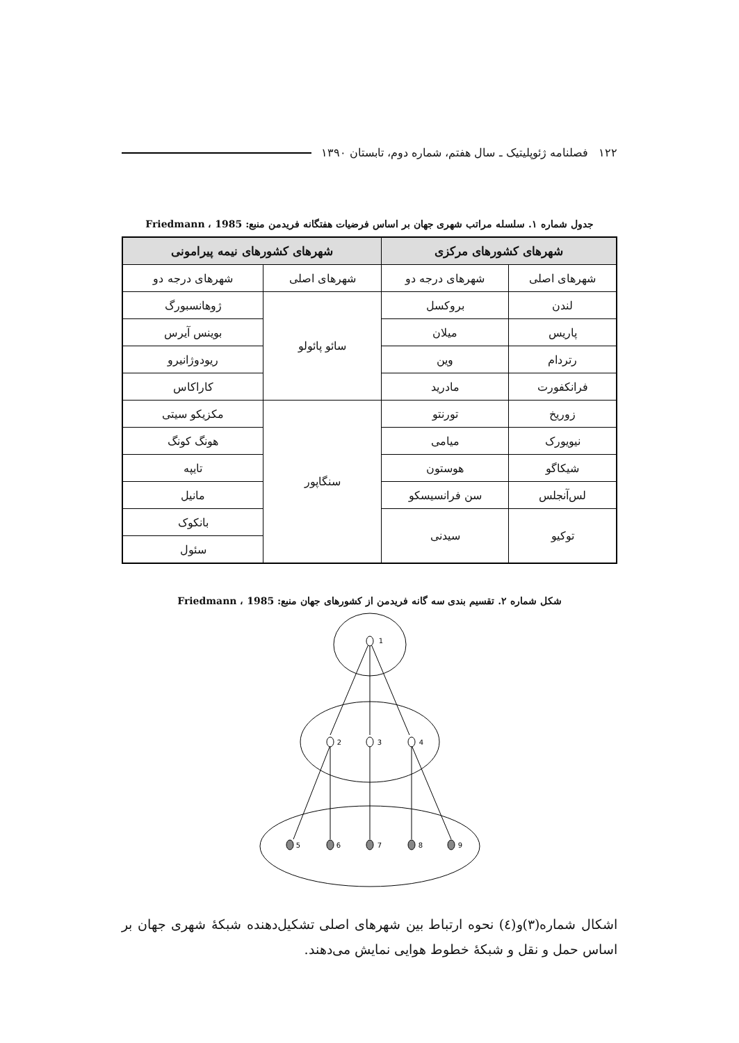۱۲۲ فصلنامه ژئوپلیتیک ـ سال هفتم، شماره دوم، تابستان ۱۳۹۰
جدول شماره ۱. سلسله مراتب شهری جهان بر اساس فرضیات هفتگانه فریدمن منبع: Friedmann ، 1985
| شهرهای کشورهای مرکزی | | شهرهای کشورهای نیمه پیرامونی | |
| --- | --- | --- | --- |
| شهرهای اصلی | شهرهای درجه دو | شهرهای اصلی | شهرهای درجه دو |
| لندن | بروکسل | سائو پائولو | ژوهانسبورگ |
| پاریس | میلان | | بوینس آیرس |
| رتردام | وین | | ریودوژانیرو |
| فرانکفورت | مادرید | | کاراکاس |
| زوریخ | تورنتو | سنگاپور | مکزیکو سیتی |
| نیویورک | میامی | | هونگ کونگ |
| شیکاگو | هوستون | | تایپه |
| لس‌آنجلس | سن فرانسیسکو | | مانیل |
| توکیو | سیدنی | | بانکوک |
| | | | سئول |
شکل شماره ۲. تقسیم بندی سه گانه فریدمن از کشورهای جهان منبع: Friedmann ، 1985
1
2
3
4
5
6
7
8
9
اشکال شماره(۳)و(٤) نحوه ارتباط بین شهرهای اصلی تشکیل‌دهنده شبکهٔ شهری جهان بر اساس حمل و نقل و شبکهٔ خطوط هوایی نمایش می‌دهند.